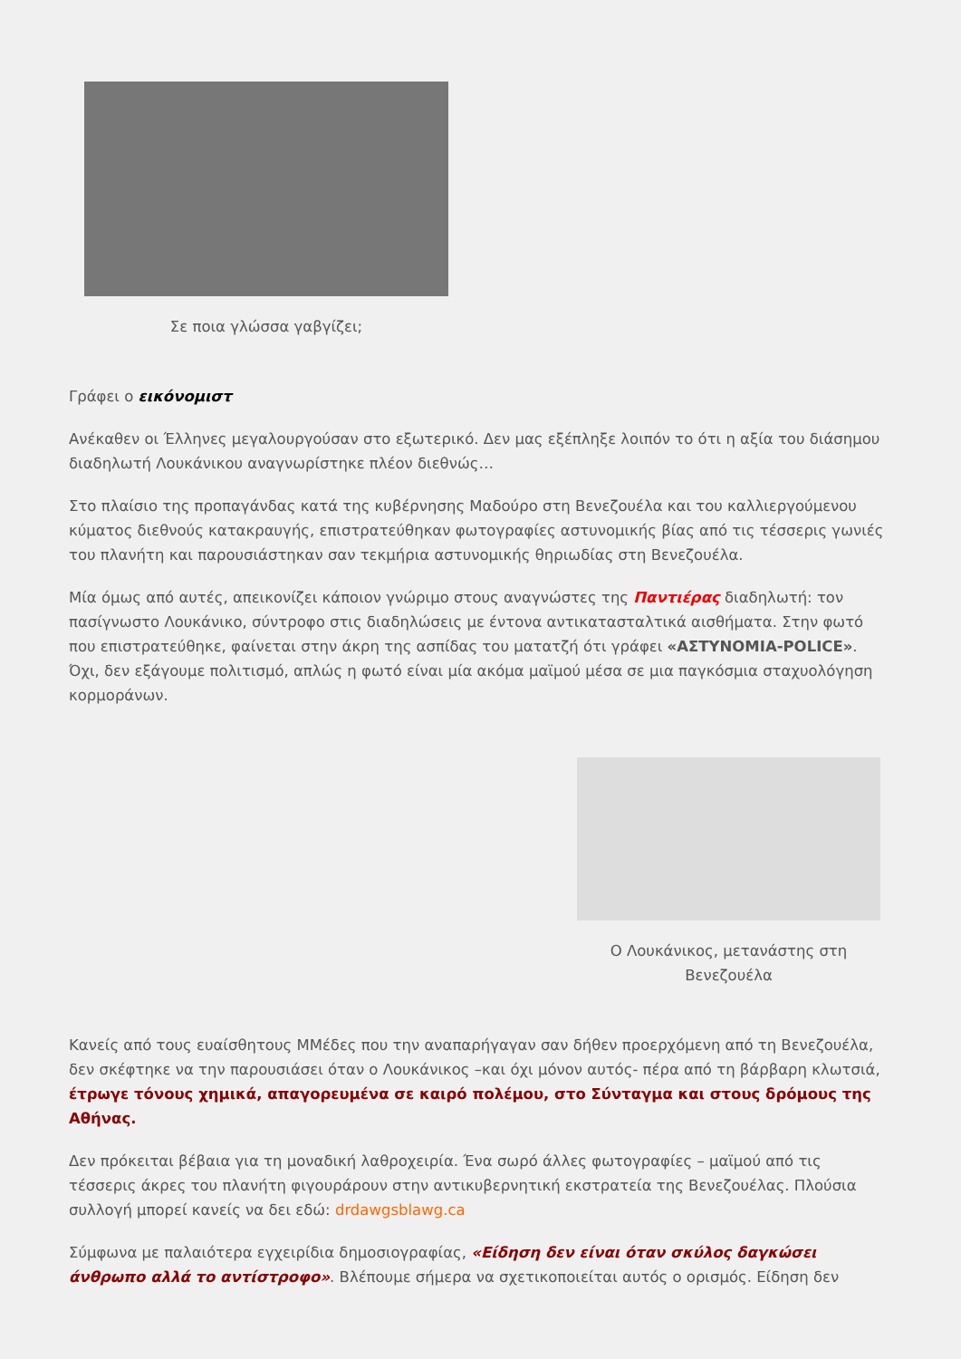Σε ποια γλώσσα γαβγίζει;
Γράφει ο εικόνομιστ
Ανέκαθεν οι Έλληνες μεγαλουργούσαν στο εξωτερικό. Δεν μας εξέπληξε λοιπόν το ότι η αξία του διάσημου διαδηλωτή Λουκάνικου αναγνωρίστηκε πλέον διεθνώς…
Στο πλαίσιο της προπαγάνδας κατά της κυβέρνησης Μαδούρο στη Βενεζουέλα και του καλλιεργούμενου κύματος διεθνούς κατακραυγής, επιστρατεύθηκαν φωτογραφίες αστυνομικής βίας από τις τέσσερις γωνιές του πλανήτη και παρουσιάστηκαν σαν τεκμήρια αστυνομικής θηριωδίας στη Βενεζουέλα.
Μία όμως από αυτές, απεικονίζει κάποιον γνώριμο στους αναγνώστες της Παντιέρας διαδηλωτή: τον πασίγνωστο Λουκάνικο, σύντροφο στις διαδηλώσεις με έντονα αντικατασταλτικά αισθήματα. Στην φωτό που επιστρατεύθηκε, φαίνεται στην άκρη της ασπίδας του ματατζή ότι γράφει «ΑΣΤΥΝΟΜΙΑ-POLICE». Όχι, δεν εξάγουμε πολιτισμό, απλώς η φωτό είναι μία ακόμα μαϊμού μέσα σε μια παγκόσμια σταχυολόγηση κορμοράνων.
Ο Λουκάνικος, μετανάστης στη Βενεζουέλα
Κανείς από τους ευαίσθητους ΜΜέδες που την αναπαρήγαγαν σαν δήθεν προερχόμενη από τη Βενεζουέλα, δεν σκέφτηκε να την παρουσιάσει όταν ο Λουκάνικος –και όχι μόνον αυτός- πέρα από τη βάρβαρη κλωτσιά, έτρωγε τόνους χημικά, απαγορευμένα σε καιρό πολέμου, στο Σύνταγμα και στους δρόμους της Αθήνας.
Δεν πρόκειται βέβαια για τη μοναδική λαθροχειρία. Ένα σωρό άλλες φωτογραφίες – μαϊμού από τις τέσσερις άκρες του πλανήτη φιγουράρουν στην αντικυβερνητική εκστρατεία της Βενεζουέλας. Πλούσια συλλογή μπορεί κανείς να δει εδώ: drdawgsblawg.ca
Σύμφωνα με παλαιότερα εγχειρίδια δημοσιογραφίας, «Είδηση δεν είναι όταν σκύλος δαγκώσει άνθρωπο αλλά το αντίστροφο». Βλέπουμε σήμερα να σχετικοποιείται αυτός ο ορισμός. Είδηση δεν